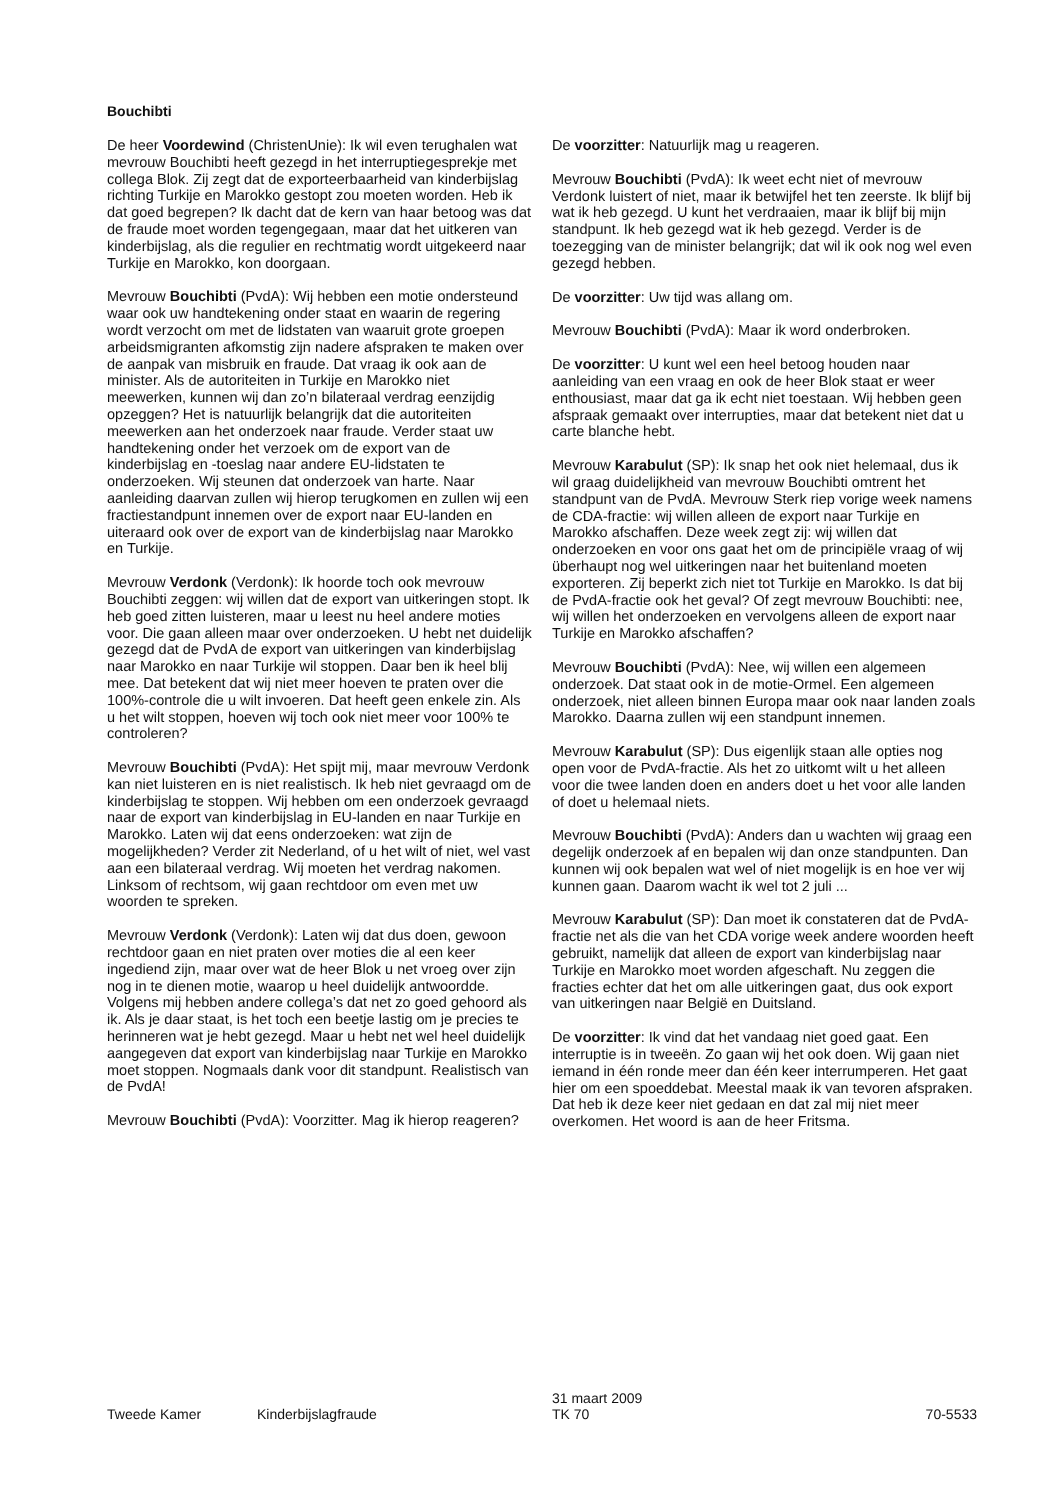Bouchibti
De heer Voordewind (ChristenUnie): Ik wil even terughalen wat mevrouw Bouchibti heeft gezegd in het interruptiegesprekje met collega Blok. Zij zegt dat de exporteerbaarheid van kinderbijslag richting Turkije en Marokko gestopt zou moeten worden. Heb ik dat goed begrepen? Ik dacht dat de kern van haar betoog was dat de fraude moet worden tegengegaan, maar dat het uitkeren van kinderbijslag, als die regulier en rechtmatig wordt uitgekeerd naar Turkije en Marokko, kon doorgaan.
Mevrouw Bouchibti (PvdA): Wij hebben een motie ondersteund waar ook uw handtekening onder staat en waarin de regering wordt verzocht om met de lidstaten van waaruit grote groepen arbeidsmigranten afkomstig zijn nadere afspraken te maken over de aanpak van misbruik en fraude. Dat vraag ik ook aan de minister. Als de autoriteiten in Turkije en Marokko niet meewerken, kunnen wij dan zo’n bilateraal verdrag eenzijdig opzeggen? Het is natuurlijk belangrijk dat die autoriteiten meewerken aan het onderzoek naar fraude. Verder staat uw handtekening onder het verzoek om de export van de kinderbijslag en -toeslag naar andere EU-lidstaten te onderzoeken. Wij steunen dat onderzoek van harte. Naar aanleiding daarvan zullen wij hierop terugkomen en zullen wij een fractiestandpunt innemen over de export naar EU-landen en uiteraard ook over de export van de kinderbijslag naar Marokko en Turkije.
Mevrouw Verdonk (Verdonk): Ik hoorde toch ook mevrouw Bouchibti zeggen: wij willen dat de export van uitkeringen stopt. Ik heb goed zitten luisteren, maar u leest nu heel andere moties voor. Die gaan alleen maar over onderzoeken. U hebt net duidelijk gezegd dat de PvdA de export van uitkeringen van kinderbijslag naar Marokko en naar Turkije wil stoppen. Daar ben ik heel blij mee. Dat betekent dat wij niet meer hoeven te praten over die 100%-controle die u wilt invoeren. Dat heeft geen enkele zin. Als u het wilt stoppen, hoeven wij toch ook niet meer voor 100% te controleren?
Mevrouw Bouchibti (PvdA): Het spijt mij, maar mevrouw Verdonk kan niet luisteren en is niet realistisch. Ik heb niet gevraagd om de kinderbijslag te stoppen. Wij hebben om een onderzoek gevraagd naar de export van kinderbijslag in EU-landen en naar Turkije en Marokko. Laten wij dat eens onderzoeken: wat zijn de mogelijkheden? Verder zit Nederland, of u het wilt of niet, wel vast aan een bilateraal verdrag. Wij moeten het verdrag nakomen. Linksom of rechtsom, wij gaan rechtdoor om even met uw woorden te spreken.
Mevrouw Verdonk (Verdonk): Laten wij dat dus doen, gewoon rechtdoor gaan en niet praten over moties die al een keer ingediend zijn, maar over wat de heer Blok u net vroeg over zijn nog in te dienen motie, waarop u heel duidelijk antwoordde. Volgens mij hebben andere collega’s dat net zo goed gehoord als ik. Als je daar staat, is het toch een beetje lastig om je precies te herinneren wat je hebt gezegd. Maar u hebt net wel heel duidelijk aangegeven dat export van kinderbijslag naar Turkije en Marokko moet stoppen. Nogmaals dank voor dit standpunt. Realistisch van de PvdA!
Mevrouw Bouchibti (PvdA): Voorzitter. Mag ik hierop reageren?
De voorzitter: Natuurlijk mag u reageren.
Mevrouw Bouchibti (PvdA): Ik weet echt niet of mevrouw Verdonk luistert of niet, maar ik betwijfel het ten zeerste. Ik blijf bij wat ik heb gezegd. U kunt het verdraaien, maar ik blijf bij mijn standpunt. Ik heb gezegd wat ik heb gezegd. Verder is de toezegging van de minister belangrijk; dat wil ik ook nog wel even gezegd hebben.
De voorzitter: Uw tijd was allang om.
Mevrouw Bouchibti (PvdA): Maar ik word onderbroken.
De voorzitter: U kunt wel een heel betoog houden naar aanleiding van een vraag en ook de heer Blok staat er weer enthousiast, maar dat ga ik echt niet toestaan. Wij hebben geen afspraak gemaakt over interrupties, maar dat betekent niet dat u carte blanche hebt.
Mevrouw Karabulut (SP): Ik snap het ook niet helemaal, dus ik wil graag duidelijkheid van mevrouw Bouchibti omtrent het standpunt van de PvdA. Mevrouw Sterk riep vorige week namens de CDA-fractie: wij willen alleen de export naar Turkije en Marokko afschaffen. Deze week zegt zij: wij willen dat onderzoeken en voor ons gaat het om de principiële vraag of wij überhaupt nog wel uitkeringen naar het buitenland moeten exporteren. Zij beperkt zich niet tot Turkije en Marokko. Is dat bij de PvdA-fractie ook het geval? Of zegt mevrouw Bouchibti: nee, wij willen het onderzoeken en vervolgens alleen de export naar Turkije en Marokko afschaffen?
Mevrouw Bouchibti (PvdA): Nee, wij willen een algemeen onderzoek. Dat staat ook in de motie-Ormel. Een algemeen onderzoek, niet alleen binnen Europa maar ook naar landen zoals Marokko. Daarna zullen wij een standpunt innemen.
Mevrouw Karabulut (SP): Dus eigenlijk staan alle opties nog open voor de PvdA-fractie. Als het zo uitkomt wilt u het alleen voor die twee landen doen en anders doet u het voor alle landen of doet u helemaal niets.
Mevrouw Bouchibti (PvdA): Anders dan u wachten wij graag een degelijk onderzoek af en bepalen wij dan onze standpunten. Dan kunnen wij ook bepalen wat wel of niet mogelijk is en hoe ver wij kunnen gaan. Daarom wacht ik wel tot 2 juli ...
Mevrouw Karabulut (SP): Dan moet ik constateren dat de PvdA-fractie net als die van het CDA vorige week andere woorden heeft gebruikt, namelijk dat alleen de export van kinderbijslag naar Turkije en Marokko moet worden afgeschaft. Nu zeggen die fracties echter dat het om alle uitkeringen gaat, dus ook export van uitkeringen naar België en Duitsland.
De voorzitter: Ik vind dat het vandaag niet goed gaat. Een interruptie is in tweeën. Zo gaan wij het ook doen. Wij gaan niet iemand in één ronde meer dan één keer interrumperen. Het gaat hier om een spoeddebat. Meestal maak ik van tevoren afspraken. Dat heb ik deze keer niet gedaan en dat zal mij niet meer overkomen. Het woord is aan de heer Fritsma.
Tweede Kamer
Kinderbijslagfraude
31 maart 2009
TK 70
70-5533